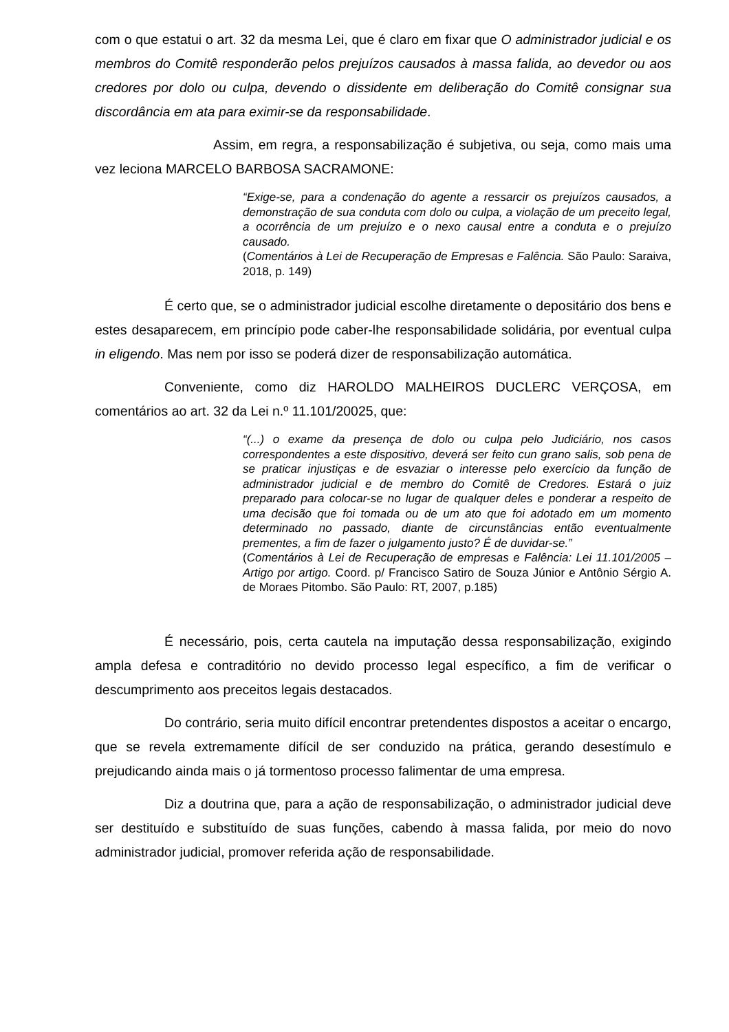com o que estatui o art. 32 da mesma Lei, que é claro em fixar que O administrador judicial e os membros do Comitê responderão pelos prejuízos causados à massa falida, ao devedor ou aos credores por dolo ou culpa, devendo o dissidente em deliberação do Comitê consignar sua discordância em ata para eximir-se da responsabilidade.
Assim, em regra, a responsabilização é subjetiva, ou seja, como mais uma vez leciona MARCELO BARBOSA SACRAMONE:
“Exige-se, para a condenação do agente a ressarcir os prejuízos causados, a demonstração de sua conduta com dolo ou culpa, a violação de um preceito legal, a ocorrência de um prejuízo e o nexo causal entre a conduta e o prejuízo causado.
(Comentários à Lei de Recuperação de Empresas e Falência. São Paulo: Saraiva, 2018, p. 149)
É certo que, se o administrador judicial escolhe diretamente o depositário dos bens e estes desaparecem, em princípio pode caber-lhe responsabilidade solidária, por eventual culpa in eligendo. Mas nem por isso se poderá dizer de responsabilização automática.
Conveniente, como diz HAROLDO MALHEIROS DUCLERC VERÇOSA, em comentários ao art. 32 da Lei n.º 11.101/20025, que:
“(...) o exame da presença de dolo ou culpa pelo Judiciário, nos casos correspondentes a este dispositivo, deverá ser feito cun grano salis, sob pena de se praticar injustiças e de esvaziar o interesse pelo exercício da função de administrador judicial e de membro do Comitê de Credores. Estará o juiz preparado para colocar-se no lugar de qualquer deles e ponderar a respeito de uma decisão que foi tomada ou de um ato que foi adotado em um momento determinado no passado, diante de circunstâncias então eventualmente prementes, a fim de fazer o julgamento justo? É de duvidar-se.”
(Comentários à Lei de Recuperação de empresas e Falência: Lei 11.101/2005 – Artigo por artigo. Coord. p/ Francisco Satiro de Souza Júnior e Antônio Sérgio A. de Moraes Pitombo. São Paulo: RT, 2007, p.185)
É necessário, pois, certa cautela na imputação dessa responsabilização, exigindo ampla defesa e contraditório no devido processo legal específico, a fim de verificar o descumprimento aos preceitos legais destacados.
Do contrário, seria muito difícil encontrar pretendentes dispostos a aceitar o encargo, que se revela extremamente difícil de ser conduzido na prática, gerando desestímulo e prejudicando ainda mais o já tormentoso processo falimentar de uma empresa.
Diz a doutrina que, para a ação de responsabilização, o administrador judicial deve ser destituído e substituído de suas funções, cabendo à massa falida, por meio do novo administrador judicial, promover referida ação de responsabilidade.